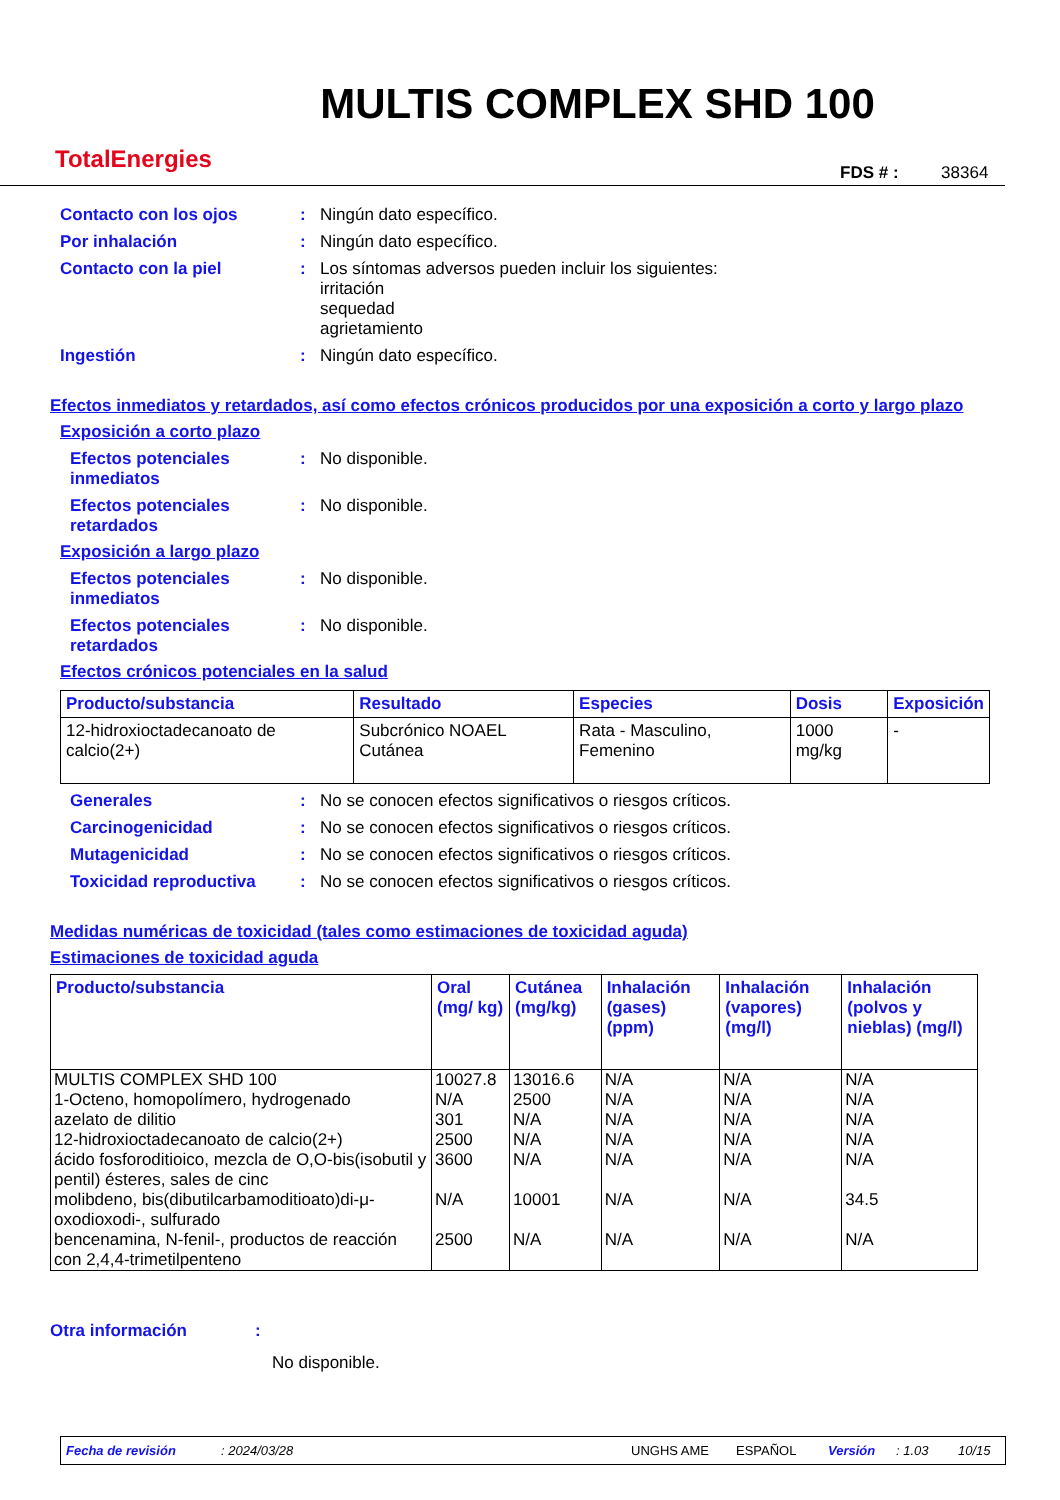TotalEnergies
MULTIS COMPLEX SHD 100
FDS # : 38364
Contacto con los ojos : Ningún dato específico.
Por inhalación : Ningún dato específico.
Contacto con la piel : Los síntomas adversos pueden incluir los siguientes:
irritación
sequedad
agrietamiento
Ingestión : Ningún dato específico.
Efectos inmediatos y retardados, así como efectos crónicos producidos por una exposición a corto y largo plazo
Exposición a corto plazo
Efectos potenciales inmediatos
: No disponible.
Efectos potenciales retardados
: No disponible.
Exposición a largo plazo
Efectos potenciales inmediatos
: No disponible.
Efectos potenciales retardados
: No disponible.
Efectos crónicos potenciales en la salud
| Producto/substancia | Resultado | Especies | Dosis | Exposición |
| --- | --- | --- | --- | --- |
| 12-hidroxioctadecanoato de calcio(2+) | Subcrónico NOAEL Cutánea | Rata - Masculino, Femenino | 1000 mg/kg | - |
Generales : No se conocen efectos significativos o riesgos críticos.
Carcinogenicidad : No se conocen efectos significativos o riesgos críticos.
Mutagenicidad : No se conocen efectos significativos o riesgos críticos.
Toxicidad reproductiva : No se conocen efectos significativos o riesgos críticos.
Medidas numéricas de toxicidad (tales como estimaciones de toxicidad aguda)
Estimaciones de toxicidad aguda
| Producto/substancia | Oral (mg/ kg) | Cutánea (mg/kg) | Inhalación (gases) (ppm) | Inhalación (vapores) (mg/l) | Inhalación (polvos y nieblas) (mg/l) |
| --- | --- | --- | --- | --- | --- |
| MULTIS COMPLEX SHD 100 | 10027.8 | 13016.6 | N/A | N/A | N/A |
| 1-Octeno, homopolímero, hydrogenado | N/A | 2500 | N/A | N/A | N/A |
| azelato de dilitio | 301 | N/A | N/A | N/A | N/A |
| 12-hidroxioctadecanoato de calcio(2+) | 2500 | N/A | N/A | N/A | N/A |
| ácido fosforoditioico, mezcla de O,O-bis(isobutil y pentil) ésteres, sales de cinc | 3600 | N/A | N/A | N/A | N/A |
| molibdeno, bis(dibutilcarbamoditioato)di-μ-oxodioxodi-, sulfurado | N/A | 10001 | N/A | N/A | 34.5 |
| bencenamina, N-fenil-, productos de reacción con 2,4,4-trimetilpenteno | 2500 | N/A | N/A | N/A | N/A |
Otra información :
No disponible.
Fecha de revisión: 2024/03/28 UNGHS AME ESPAÑOL Versión: 1.03 10/15